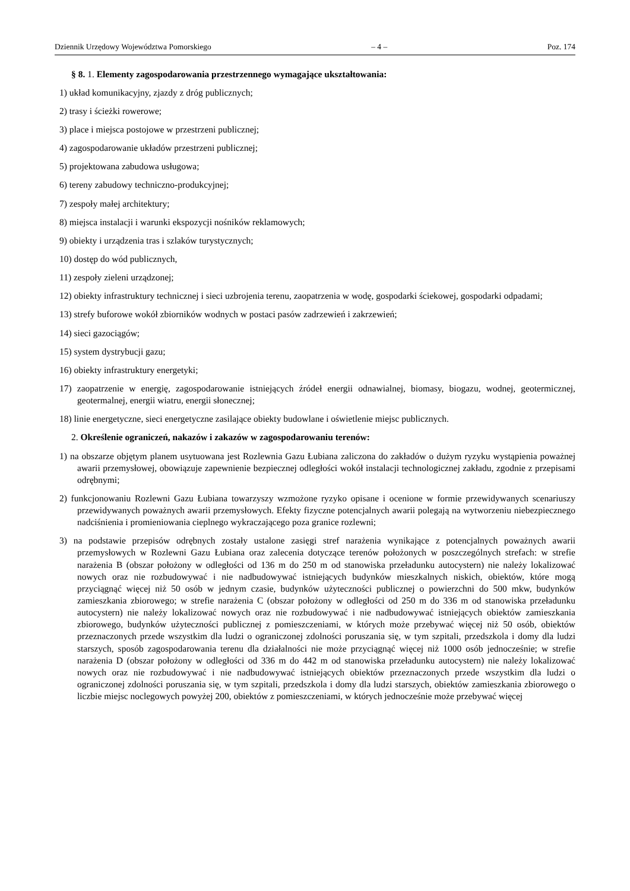Dziennik Urzędowy Województwa Pomorskiego – 4 – Poz. 174
§ 8. 1. Elementy zagospodarowania przestrzennego wymagające ukształtowania:
1) układ komunikacyjny, zjazdy z dróg publicznych;
2) trasy i ścieżki rowerowe;
3) place i miejsca postojowe w przestrzeni publicznej;
4) zagospodarowanie układów przestrzeni publicznej;
5) projektowana zabudowa usługowa;
6) tereny zabudowy techniczno-produkcyjnej;
7) zespoły małej architektury;
8) miejsca instalacji i warunki ekspozycji nośników reklamowych;
9) obiekty i urządzenia tras i szlaków turystycznych;
10) dostęp do wód publicznych,
11) zespoły zieleni urządzonej;
12) obiekty infrastruktury technicznej i sieci uzbrojenia terenu, zaopatrzenia w wodę, gospodarki ściekowej, gospodarki odpadami;
13) strefy buforowe wokół zbiorników wodnych w postaci pasów zadrzewień i zakrzewień;
14) sieci gazociągów;
15) system dystrybucji gazu;
16) obiekty infrastruktury energetyki;
17) zaopatrzenie w energię, zagospodarowanie istniejących źródeł energii odnawialnej, biomasy, biogazu, wodnej, geotermicznej, geotermalnej, energii wiatru, energii słonecznej;
18) linie energetyczne, sieci energetyczne zasilające obiekty budowlane i oświetlenie miejsc publicznych.
2. Określenie ograniczeń, nakazów i zakazów w zagospodarowaniu terenów:
1) na obszarze objętym planem usytuowana jest Rozlewnia Gazu Łubiana zaliczona do zakładów o dużym ryzyku wystąpienia poważnej awarii przemysłowej, obowiązuje zapewnienie bezpiecznej odległości wokół instalacji technologicznej zakładu, zgodnie z przepisami odrębnymi;
2) funkcjonowaniu Rozlewni Gazu Łubiana towarzyszy wzmożone ryzyko opisane i ocenione w formie przewidywanych scenariuszy przewidywanych poważnych awarii przemysłowych. Efekty fizyczne potencjalnych awarii polegają na wytworzeniu niebezpiecznego nadciśnienia i promieniowania cieplnego wykraczającego poza granice rozlewni;
3) na podstawie przepisów odrębnych zostały ustalone zasięgi stref narażenia wynikające z potencjalnych poważnych awarii przemysłowych w Rozlewni Gazu Łubiana oraz zalecenia dotyczące terenów położonych w poszczególnych strefach: w strefie narażenia B (obszar położony w odległości od 136 m do 250 m od stanowiska przeładunku autocystern) nie należy lokalizować nowych oraz nie rozbudowywać i nie nadbudowywać istniejących budynków mieszkalnych niskich, obiektów, które mogą przyciągnąć więcej niż 50 osób w jednym czasie, budynków użyteczności publicznej o powierzchni do 500 mkw, budynków zamieszkania zbiorowego; w strefie narażenia C (obszar położony w odległości od 250 m do 336 m od stanowiska przeładunku autocystern) nie należy lokalizować nowych oraz nie rozbudowywać i nie nadbudowywać istniejących obiektów zamieszkania zbiorowego, budynków użyteczności publicznej z pomieszczeniami, w których może przebywać więcej niż 50 osób, obiektów przeznaczonych przede wszystkim dla ludzi o ograniczonej zdolności poruszania się, w tym szpitali, przedszkola i domy dla ludzi starszych, sposób zagospodarowania terenu dla działalności nie może przyciągnąć więcej niż 1000 osób jednocześnie; w strefie narażenia D (obszar położony w odległości od 336 m do 442 m od stanowiska przeładunku autocystern) nie należy lokalizować nowych oraz nie rozbudowywać i nie nadbudowywać istniejących obiektów przeznaczonych przede wszystkim dla ludzi o ograniczonej zdolności poruszania się, w tym szpitali, przedszkola i domy dla ludzi starszych, obiektów zamieszkania zbiorowego o liczbie miejsc noclegowych powyżej 200, obiektów z pomieszczeniami, w których jednocześnie może przebywać więcej